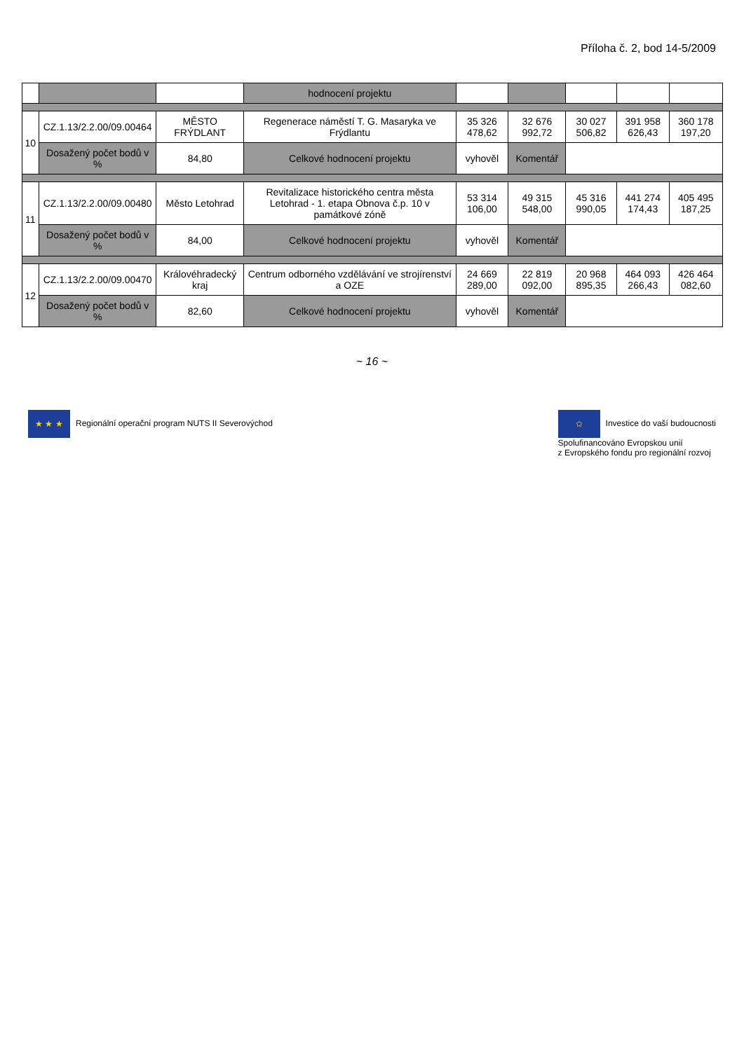Příloha č. 2, bod 14-5/2009
| | | | hodnocení projektu | | | | | |
| 10 | CZ.1.13/2.2.00/09.00464 | MĚSTO FRÝDLANT | Regenerace náměstí T. G. Masaryka ve Frýdlantu | 35 326 478,62 | 32 676 992,72 | 30 027 506,82 | 391 958 626,43 | 360 178 197,20 |
| | Dosažený počet bodů v % | 84,80 | Celkové hodnocení projektu | vyhověl | Komentář | | | |
| 11 | CZ.1.13/2.2.00/09.00480 | Město Letohrad | Revitalizace historického centra města Letohrad - 1. etapa Obnova č.p. 10 v památkové zóně | 53 314 106,00 | 49 315 548,00 | 45 316 990,05 | 441 274 174,43 | 405 495 187,25 |
| | Dosažený počet bodů v % | 84,00 | Celkové hodnocení projektu | vyhověl | Komentář | | | |
| 12 | CZ.1.13/2.2.00/09.00470 | Královéhradecký kraj | Centrum odborného vzdělávání ve strojírenství a OZE | 24 669 289,00 | 22 819 092,00 | 20 968 895,35 | 464 093 266,43 | 426 464 082,60 |
| | Dosažený počet bodů v % | 82,60 | Celkové hodnocení projektu | vyhověl | Komentář | | | |
~ 16 ~
★ ★ ★ Regionální operační program NUTS II Severovýchod
✩ Investice do vaší budoucnosti
Spolufinancováno Evropskou unií
z Evropského fondu pro regionální rozvoj